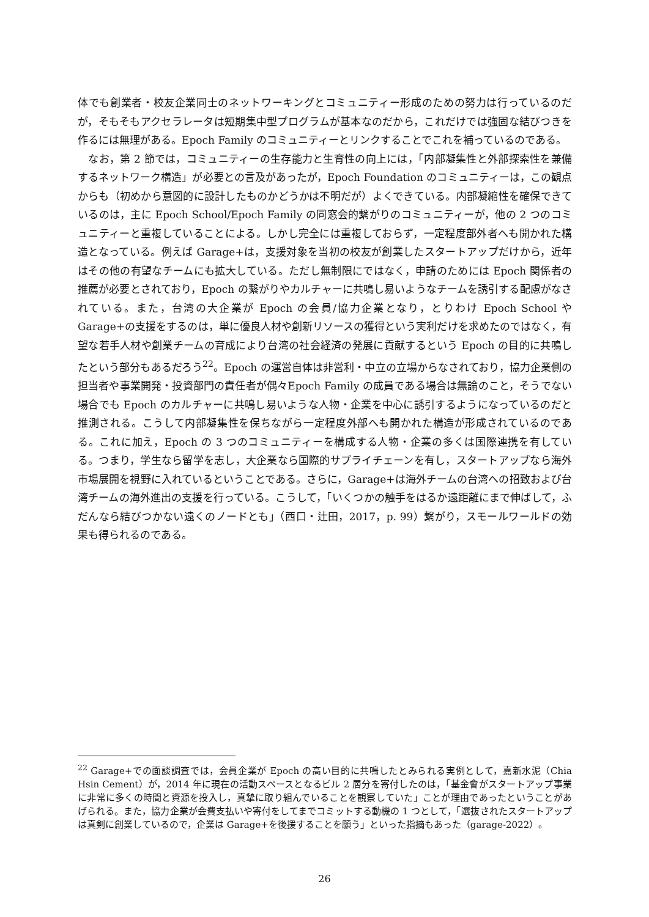体でも創業者・校友企業同士のネットワーキングとコミュニティー形成のための努力は行っているのだが，そもそもアクセラレータは短期集中型プログラムが基本なのだから，これだけでは強固な結びつきを作るには無理がある。Epoch Family のコミュニティーとリンクすることでこれを補っているのである。
　なお，第 2 節では，コミュニティーの生存能力と生育性の向上には，「内部凝集性と外部探索性を兼備するネットワーク構造」が必要との言及があったが，Epoch Foundation のコミュニティーは，この観点からも（初めから意図的に設計したものかどうかは不明だが）よくできている。内部凝縮性を確保できているのは，主に Epoch School/Epoch Family の同窓会的繋がりのコミュニティーが，他の 2 つのコミュニティーと重複していることによる。しかし完全には重複しておらず，一定程度部外者へも開かれた構造となっている。例えば Garage+は，支援対象を当初の校友が創業したスタートアップだけから，近年はその他の有望なチームにも拡大している。ただし無制限にではなく，申請のためには Epoch 関係者の推薦が必要とされており，Epoch の繋がりやカルチャーに共鳴し易いようなチームを誘引する配慮がなされている。また，台湾の大企業が Epoch の会員/協力企業となり，とりわけ Epoch School や Garage+の支援をするのは，単に優良人材や創新リソースの獲得という実利だけを求めたのではなく，有望な若手人材や創業チームの育成により台湾の社会経済の発展に貢献するという Epoch の目的に共鳴したという部分もあるだろう<sup>22</sup>。Epoch の運営自体は非営利・中立の立場からなされており，協力企業側の担当者や事業開発・投資部門の責任者が偶々Epoch Family の成員である場合は無論のこと，そうでない場合でも Epoch のカルチャーに共鳴し易いような人物・企業を中心に誘引するようになっているのだと推測される。こうして内部凝集性を保ちながら一定程度外部へも開かれた構造が形成されているのである。これに加え，Epoch の 3 つのコミュニティーを構成する人物・企業の多くは国際連携を有している。つまり，学生なら留学を志し，大企業なら国際的サプライチェーンを有し，スタートアップなら海外市場展開を視野に入れているということである。さらに，Garage+は海外チームの台湾への招致および台湾チームの海外進出の支援を行っている。こうして，「いくつかの触手をはるか遠距離にまで伸ばして，ふだんなら結びつかない遠くのノードとも」（西口・辻田，2017，p. 99）繋がり，スモールワールドの効果も得られるのである。
<sup>22</sup> Garage+での面談調査では，会員企業が Epoch の高い目的に共鳴したとみられる実例として，嘉新水泥（Chia Hsin Cement）が，2014 年に現在の活動スペースとなるビル 2 層分を寄付したのは，「基金會がスタートアップ事業に非常に多くの時間と資源を投入し，真摯に取り組んでいることを観察していた」ことが理由であったということがあげられる。また，協力企業が会費支払いや寄付をしてまでコミットする動機の 1 つとして，「選抜されたスタートアップは真剣に創業しているので，企業は Garage+を後援することを願う」といった指摘もあった（garage-2022）。
26